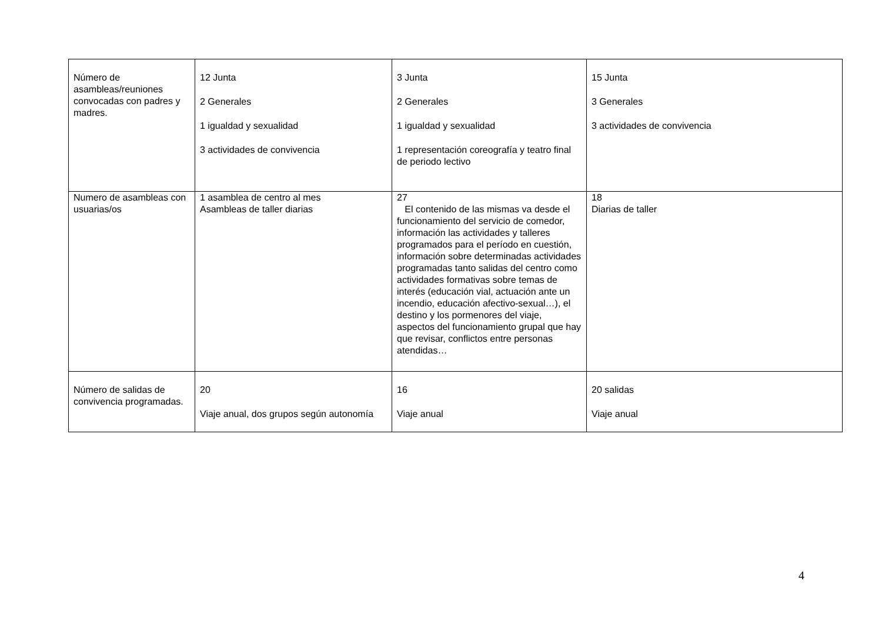| Número de asambleas/reuniones convocadas con padres y madres. | 12 Junta 2 Generales 1 igualdad y sexualidad 3 actividades de convivencia | 3 Junta 2 Generales 1 igualdad y sexualidad 1 representación coreografía y teatro final de periodo lectivo | 15 Junta 3 Generales 3 actividades de convivencia |
| Numero de asambleas con usuarias/os | 1 asamblea de centro al mes Asambleas de taller diarias | 27 El contenido de las mismas va desde el funcionamiento del servicio de comedor, información las actividades y talleres programados para el período en cuestión, información sobre determinadas actividades programadas tanto salidas del centro como actividades formativas sobre temas de interés (educación vial, actuación ante un incendio, educación afectivo-sexual…), el destino y los pormenores del viaje, aspectos del funcionamiento grupal que hay que revisar, conflictos entre personas atendidas… | 18 Diarias de taller |
| Número de salidas de convivencia programadas. | 20 Viaje anual, dos grupos según autonomía | 16 Viaje anual | 20 salidas Viaje anual |
4